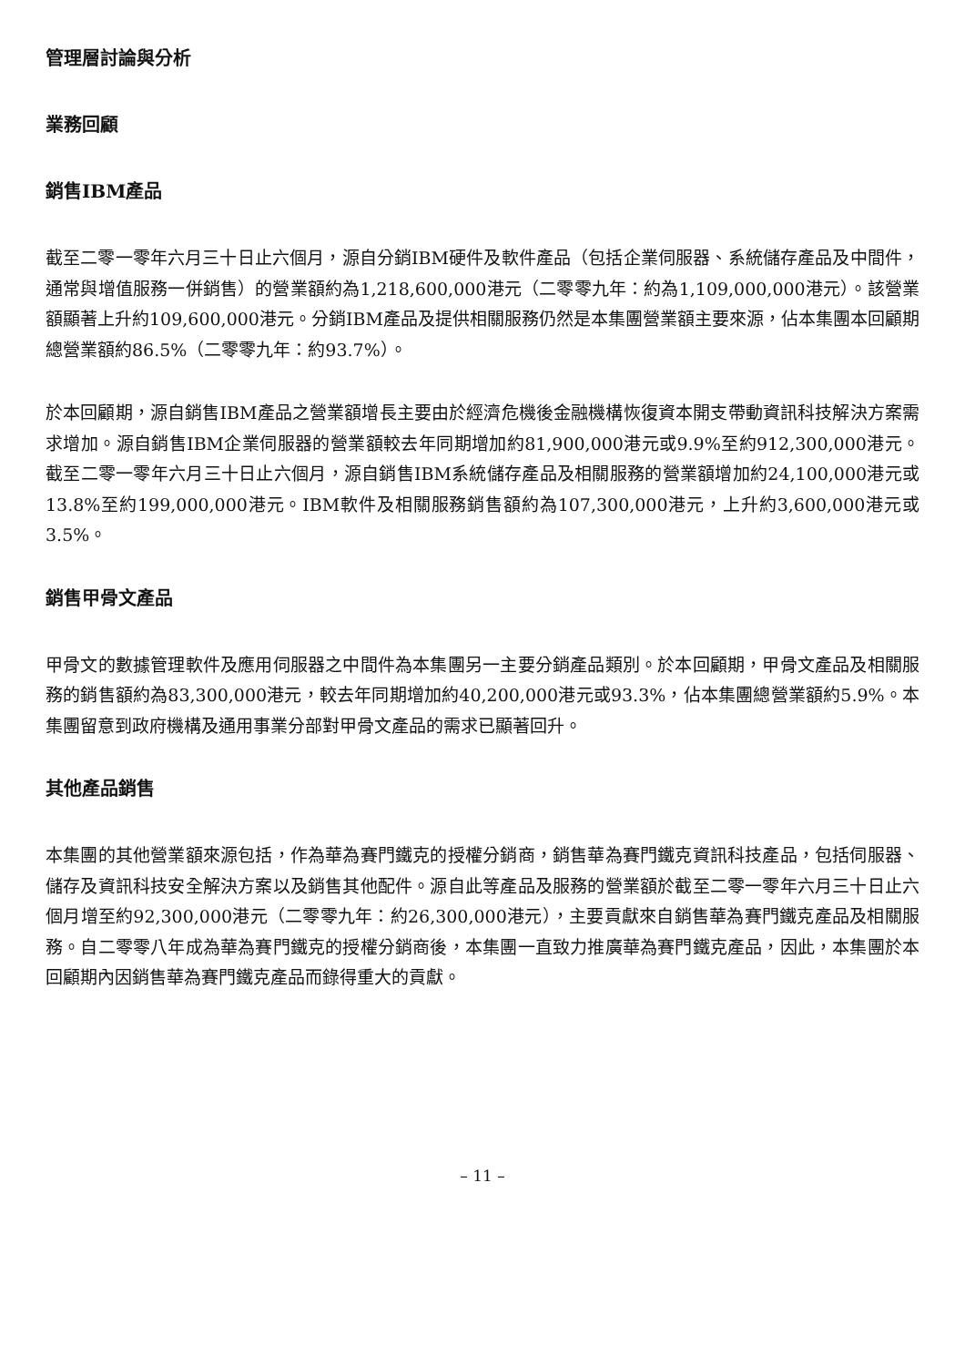管理層討論與分析
業務回顧
銷售IBM產品
截至二零一零年六月三十日止六個月，源自分銷IBM硬件及軟件產品（包括企業伺服器、系統儲存產品及中間件，通常與增值服務一併銷售）的營業額約為1,218,600,000港元（二零零九年：約為1,109,000,000港元）。該營業額顯著上升約109,600,000港元。分銷IBM產品及提供相關服務仍然是本集團營業額主要來源，佔本集團本回顧期總營業額約86.5%（二零零九年：約93.7%）。
於本回顧期，源自銷售IBM產品之營業額增長主要由於經濟危機後金融機構恢復資本開支帶動資訊科技解決方案需求增加。源自銷售IBM企業伺服器的營業額較去年同期增加約81,900,000港元或9.9%至約912,300,000港元。截至二零一零年六月三十日止六個月，源自銷售IBM系統儲存產品及相關服務的營業額增加約24,100,000港元或13.8%至約199,000,000港元。IBM軟件及相關服務銷售額約為107,300,000港元，上升約3,600,000港元或3.5%。
銷售甲骨文產品
甲骨文的數據管理軟件及應用伺服器之中間件為本集團另一主要分銷產品類別。於本回顧期，甲骨文產品及相關服務的銷售額約為83,300,000港元，較去年同期增加約40,200,000港元或93.3%，佔本集團總營業額約5.9%。本集團留意到政府機構及通用事業分部對甲骨文產品的需求已顯著回升。
其他產品銷售
本集團的其他營業額來源包括，作為華為賽門鐵克的授權分銷商，銷售華為賽門鐵克資訊科技產品，包括伺服器、儲存及資訊科技安全解決方案以及銷售其他配件。源自此等產品及服務的營業額於截至二零一零年六月三十日止六個月增至約92,300,000港元（二零零九年：約26,300,000港元），主要貢獻來自銷售華為賽門鐵克產品及相關服務。自二零零八年成為華為賽門鐵克的授權分銷商後，本集團一直致力推廣華為賽門鐵克產品，因此，本集團於本回顧期內因銷售華為賽門鐵克產品而錄得重大的貢獻。
– 11 –